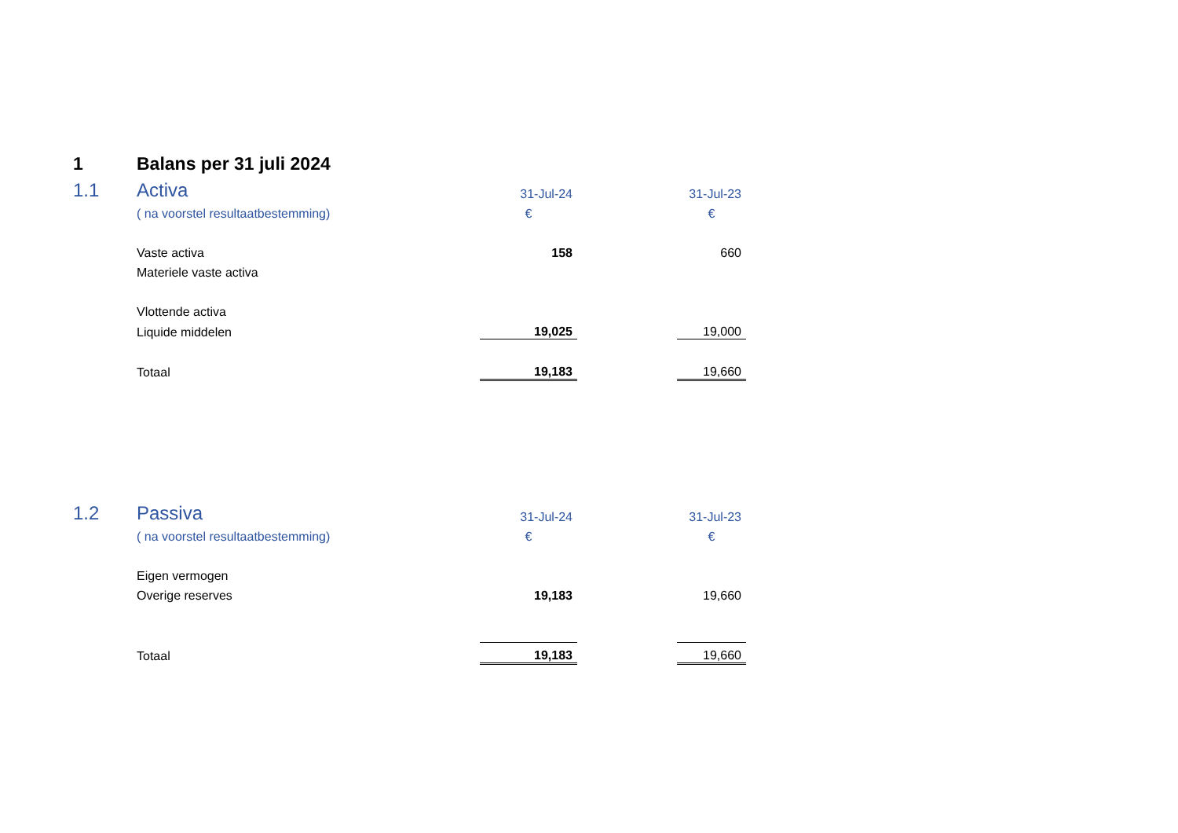| 1 | Balans per 31 juli 2024 | | | |
| 1.1 | Activa | 31-Jul-24 | | 31-Jul-23 |
| | ( na voorstel resultaatbestemming) | € | | € |
| | Vaste activa | 158 | | 660 |
| | Materiele vaste activa | | | |
| | Vlottende activa | | | |
| | Liquide middelen | 19,025 | | 19,000 |
| | Totaal | 19,183 | | 19,660 |
| 1.2 | Passiva | 31-Jul-24 | | 31-Jul-23 |
| | ( na voorstel resultaatbestemming) | € | | € |
| | Eigen vermogen | | | |
| | Overige reserves | 19,183 | | 19,660 |
| | Totaal | 19,183 | | 19,660 |